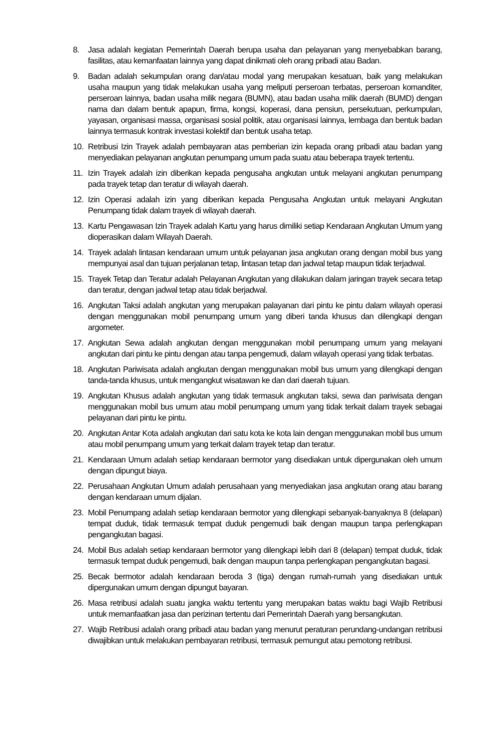8. Jasa adalah kegiatan Pemerintah Daerah berupa usaha dan pelayanan yang menyebabkan barang, fasilitas, atau kemanfaatan lainnya yang dapat dinikmati oleh orang pribadi atau Badan.
9. Badan adalah sekumpulan orang dan/atau modal yang merupakan kesatuan, baik yang melakukan usaha maupun yang tidak melakukan usaha yang meliputi perseroan terbatas, perseroan komanditer, perseroan lainnya, badan usaha milik negara (BUMN), atau badan usaha milik daerah (BUMD) dengan nama dan dalam bentuk apapun, firma, kongsi, koperasi, dana pensiun, persekutuan, perkumpulan, yayasan, organisasi massa, organisasi sosial politik, atau organisasi lainnya, lembaga dan bentuk badan lainnya termasuk kontrak investasi kolektif dan bentuk usaha tetap.
10. Retribusi Izin Trayek adalah pembayaran atas pemberian izin kepada orang pribadi atau badan yang menyediakan pelayanan angkutan penumpang umum pada suatu atau beberapa trayek tertentu.
11. Izin Trayek adalah izin diberikan kepada pengusaha angkutan untuk melayani angkutan penumpang pada trayek tetap dan teratur di wilayah daerah.
12. Izin Operasi adalah izin yang diberikan kepada Pengusaha Angkutan untuk melayani Angkutan Penumpang tidak dalam trayek di wilayah daerah.
13. Kartu Pengawasan Izin Trayek adalah Kartu yang harus dimiliki setiap Kendaraan Angkutan Umum yang dioperasikan dalam Wilayah Daerah.
14. Trayek adalah lintasan kendaraan umum untuk pelayanan jasa angkutan orang dengan mobil bus yang mempunyai asal dan tujuan perjalanan tetap, lintasan tetap dan jadwal tetap maupun tidak terjadwal.
15. Trayek Tetap dan Teratur adalah Pelayanan Angkutan yang dilakukan dalam jaringan trayek secara tetap dan teratur, dengan jadwal tetap atau tidak berjadwal.
16. Angkutan Taksi adalah angkutan yang merupakan palayanan dari pintu ke pintu dalam wilayah operasi dengan menggunakan mobil penumpang umum yang diberi tanda khusus dan dilengkapi dengan argometer.
17. Angkutan Sewa adalah angkutan dengan menggunakan mobil penumpang umum yang melayani angkutan dari pintu ke pintu dengan atau tanpa pengemudi, dalam wilayah operasi yang tidak terbatas.
18. Angkutan Pariwisata adalah angkutan dengan menggunakan mobil bus umum yang dilengkapi dengan tanda-tanda khusus, untuk mengangkut wisatawan ke dan dari daerah tujuan.
19. Angkutan Khusus adalah angkutan yang tidak termasuk angkutan taksi, sewa dan pariwisata dengan menggunakan mobil bus umum atau mobil penumpang umum yang tidak terkait dalam trayek sebagai pelayanan dari pintu ke pintu.
20. Angkutan Antar Kota adalah angkutan dari satu kota ke kota lain dengan menggunakan mobil bus umum atau mobil penumpang umum yang terkait dalam trayek tetap dan teratur.
21. Kendaraan Umum adalah setiap kendaraan bermotor yang disediakan untuk dipergunakan oleh umum dengan dipungut biaya.
22. Perusahaan Angkutan Umum adalah perusahaan yang menyediakan jasa angkutan orang atau barang dengan kendaraan umum dijalan.
23. Mobil Penumpang adalah setiap kendaraan bermotor yang dilengkapi sebanyak-banyaknya 8 (delapan) tempat duduk, tidak termasuk tempat duduk pengemudi baik dengan maupun tanpa perlengkapan pengangkutan bagasi.
24. Mobil Bus adalah setiap kendaraan bermotor yang dilengkapi lebih dari 8 (delapan) tempat duduk, tidak termasuk tempat duduk pengemudi, baik dengan maupun tanpa perlengkapan pengangkutan bagasi.
25. Becak bermotor adalah kendaraan beroda 3 (tiga) dengan rumah-rumah yang disediakan untuk dipergunakan umum dengan dipungut bayaran.
26. Masa retribusi adalah suatu jangka waktu tertentu yang merupakan batas waktu bagi Wajib Retribusi untuk memanfaatkan jasa dan perizinan tertentu dari Pemerintah Daerah yang bersangkutan.
27. Wajib Retribusi adalah orang pribadi atau badan yang menurut peraturan perundang-undangan retribusi diwajibkan untuk melakukan pembayaran retribusi, termasuk pemungut atau pemotong retribusi.